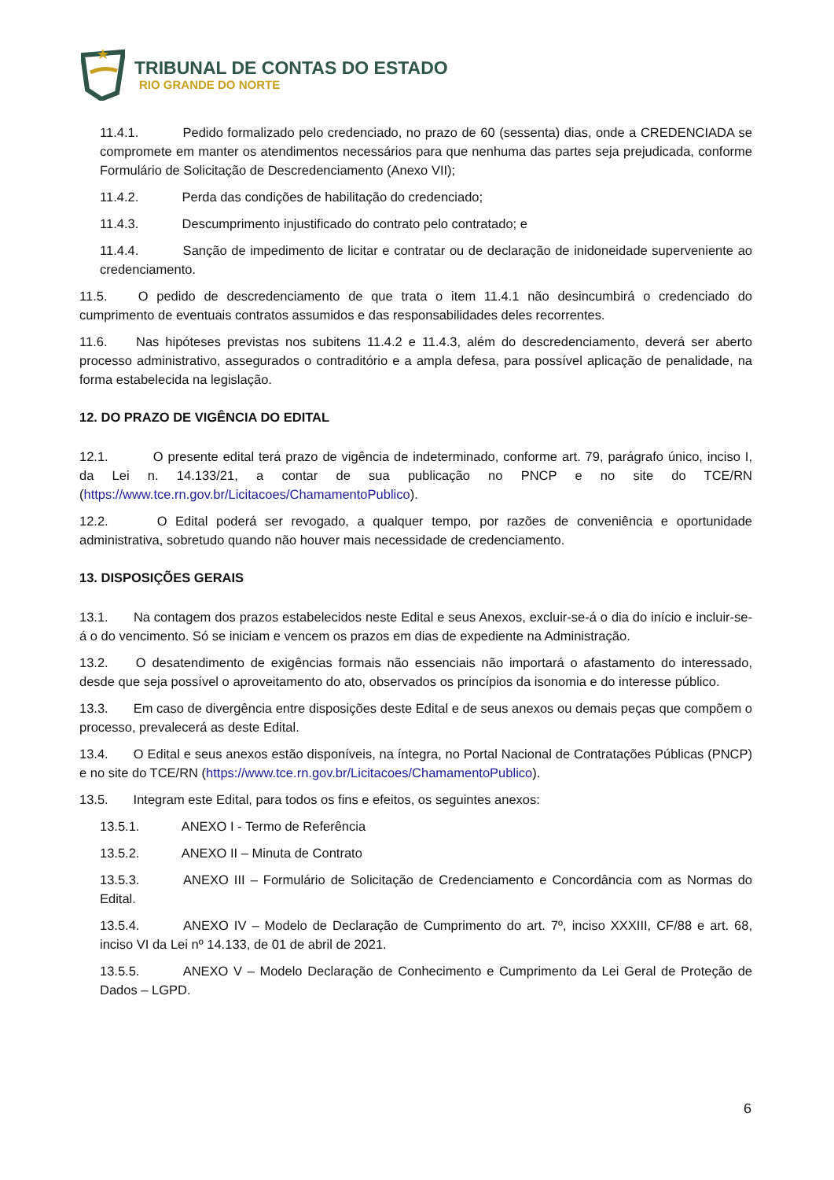TRIBUNAL DE CONTAS DO ESTADO
RIO GRANDE DO NORTE
11.4.1. Pedido formalizado pelo credenciado, no prazo de 60 (sessenta) dias, onde a CREDENCIADA se compromete em manter os atendimentos necessários para que nenhuma das partes seja prejudicada, conforme Formulário de Solicitação de Descredenciamento (Anexo VII);
11.4.2. Perda das condições de habilitação do credenciado;
11.4.3. Descumprimento injustificado do contrato pelo contratado; e
11.4.4. Sanção de impedimento de licitar e contratar ou de declaração de inidoneidade superveniente ao credenciamento.
11.5. O pedido de descredenciamento de que trata o item 11.4.1 não desincumbirá o credenciado do cumprimento de eventuais contratos assumidos e das responsabilidades deles recorrentes.
11.6. Nas hipóteses previstas nos subitens 11.4.2 e 11.4.3, além do descredenciamento, deverá ser aberto processo administrativo, assegurados o contraditório e a ampla defesa, para possível aplicação de penalidade, na forma estabelecida na legislação.
12. DO PRAZO DE VIGÊNCIA DO EDITAL
12.1. O presente edital terá prazo de vigência de indeterminado, conforme art. 79, parágrafo único, inciso I, da Lei n. 14.133/21, a contar de sua publicação no PNCP e no site do TCE/RN (https://www.tce.rn.gov.br/Licitacoes/ChamamentoPublico).
12.2. O Edital poderá ser revogado, a qualquer tempo, por razões de conveniência e oportunidade administrativa, sobretudo quando não houver mais necessidade de credenciamento.
13. DISPOSIÇÕES GERAIS
13.1. Na contagem dos prazos estabelecidos neste Edital e seus Anexos, excluir-se-á o dia do início e incluir-se-á o do vencimento. Só se iniciam e vencem os prazos em dias de expediente na Administração.
13.2. O desatendimento de exigências formais não essenciais não importará o afastamento do interessado, desde que seja possível o aproveitamento do ato, observados os princípios da isonomia e do interesse público.
13.3. Em caso de divergência entre disposições deste Edital e de seus anexos ou demais peças que compõem o processo, prevalecerá as deste Edital.
13.4. O Edital e seus anexos estão disponíveis, na íntegra, no Portal Nacional de Contratações Públicas (PNCP) e no site do TCE/RN (https://www.tce.rn.gov.br/Licitacoes/ChamamentoPublico).
13.5. Integram este Edital, para todos os fins e efeitos, os seguintes anexos:
13.5.1. ANEXO I - Termo de Referência
13.5.2. ANEXO II – Minuta de Contrato
13.5.3. ANEXO III – Formulário de Solicitação de Credenciamento e Concordância com as Normas do Edital.
13.5.4. ANEXO IV – Modelo de Declaração de Cumprimento do art. 7º, inciso XXXIII, CF/88 e art. 68, inciso VI da Lei nº 14.133, de 01 de abril de 2021.
13.5.5. ANEXO V – Modelo Declaração de Conhecimento e Cumprimento da Lei Geral de Proteção de Dados – LGPD.
6